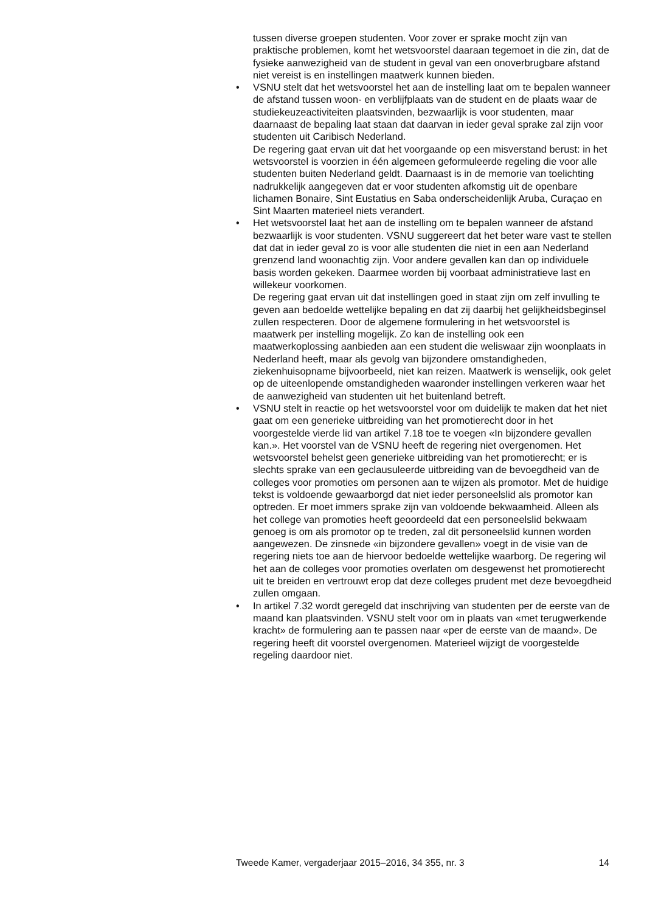tussen diverse groepen studenten. Voor zover er sprake mocht zijn van praktische problemen, komt het wetsvoorstel daaraan tegemoet in die zin, dat de fysieke aanwezigheid van de student in geval van een onoverbrugbare afstand niet vereist is en instellingen maatwerk kunnen bieden.
• VSNU stelt dat het wetsvoorstel het aan de instelling laat om te bepalen wanneer de afstand tussen woon- en verblijfplaats van de student en de plaats waar de studiekeuzeactiviteiten plaatsvinden, bezwaarlijk is voor studenten, maar daarnaast de bepaling laat staan dat daarvan in ieder geval sprake zal zijn voor studenten uit Caribisch Nederland.
De regering gaat ervan uit dat het voorgaande op een misverstand berust: in het wetsvoorstel is voorzien in één algemeen geformuleerde regeling die voor alle studenten buiten Nederland geldt. Daarnaast is in de memorie van toelichting nadrukkelijk aangegeven dat er voor studenten afkomstig uit de openbare lichamen Bonaire, Sint Eustatius en Saba onderscheidenlijk Aruba, Curaçao en Sint Maarten materieel niets verandert.
• Het wetsvoorstel laat het aan de instelling om te bepalen wanneer de afstand bezwaarlijk is voor studenten. VSNU suggereert dat het beter ware vast te stellen dat dat in ieder geval zo is voor alle studenten die niet in een aan Nederland grenzend land woonachtig zijn. Voor andere gevallen kan dan op individuele basis worden gekeken. Daarmee worden bij voorbaat administratieve last en willekeur voorkomen.
De regering gaat ervan uit dat instellingen goed in staat zijn om zelf invulling te geven aan bedoelde wettelijke bepaling en dat zij daarbij het gelijkheidsbeginsel zullen respecteren. Door de algemene formulering in het wetsvoorstel is maatwerk per instelling mogelijk. Zo kan de instelling ook een maatwerkoplossing aanbieden aan een student die weliswaar zijn woonplaats in Nederland heeft, maar als gevolg van bijzondere omstandigheden, ziekenhuisopname bijvoorbeeld, niet kan reizen. Maatwerk is wenselijk, ook gelet op de uiteenlopende omstandigheden waaronder instellingen verkeren waar het de aanwezigheid van studenten uit het buitenland betreft.
• VSNU stelt in reactie op het wetsvoorstel voor om duidelijk te maken dat het niet gaat om een generieke uitbreiding van het promotierecht door in het voorgestelde vierde lid van artikel 7.18 toe te voegen «In bijzondere gevallen kan.». Het voorstel van de VSNU heeft de regering niet overgenomen. Het wetsvoorstel behelst geen generieke uitbreiding van het promotierecht; er is slechts sprake van een geclausuleerde uitbreiding van de bevoegdheid van de colleges voor promoties om personen aan te wijzen als promotor. Met de huidige tekst is voldoende gewaarborgd dat niet ieder personeelslid als promotor kan optreden. Er moet immers sprake zijn van voldoende bekwaamheid. Alleen als het college van promoties heeft geoordeeld dat een personeelslid bekwaam genoeg is om als promotor op te treden, zal dit personeelslid kunnen worden aangewezen. De zinsnede «in bijzondere gevallen» voegt in de visie van de regering niets toe aan de hiervoor bedoelde wettelijke waarborg. De regering wil het aan de colleges voor promoties overlaten om desgewenst het promotierecht uit te breiden en vertrouwt erop dat deze colleges prudent met deze bevoegdheid zullen omgaan.
• In artikel 7.32 wordt geregeld dat inschrijving van studenten per de eerste van de maand kan plaatsvinden. VSNU stelt voor om in plaats van «met terugwerkende kracht» de formulering aan te passen naar «per de eerste van de maand». De regering heeft dit voorstel overgenomen. Materieel wijzigt de voorgestelde regeling daardoor niet.
Tweede Kamer, vergaderjaar 2015–2016, 34 355, nr. 3 14